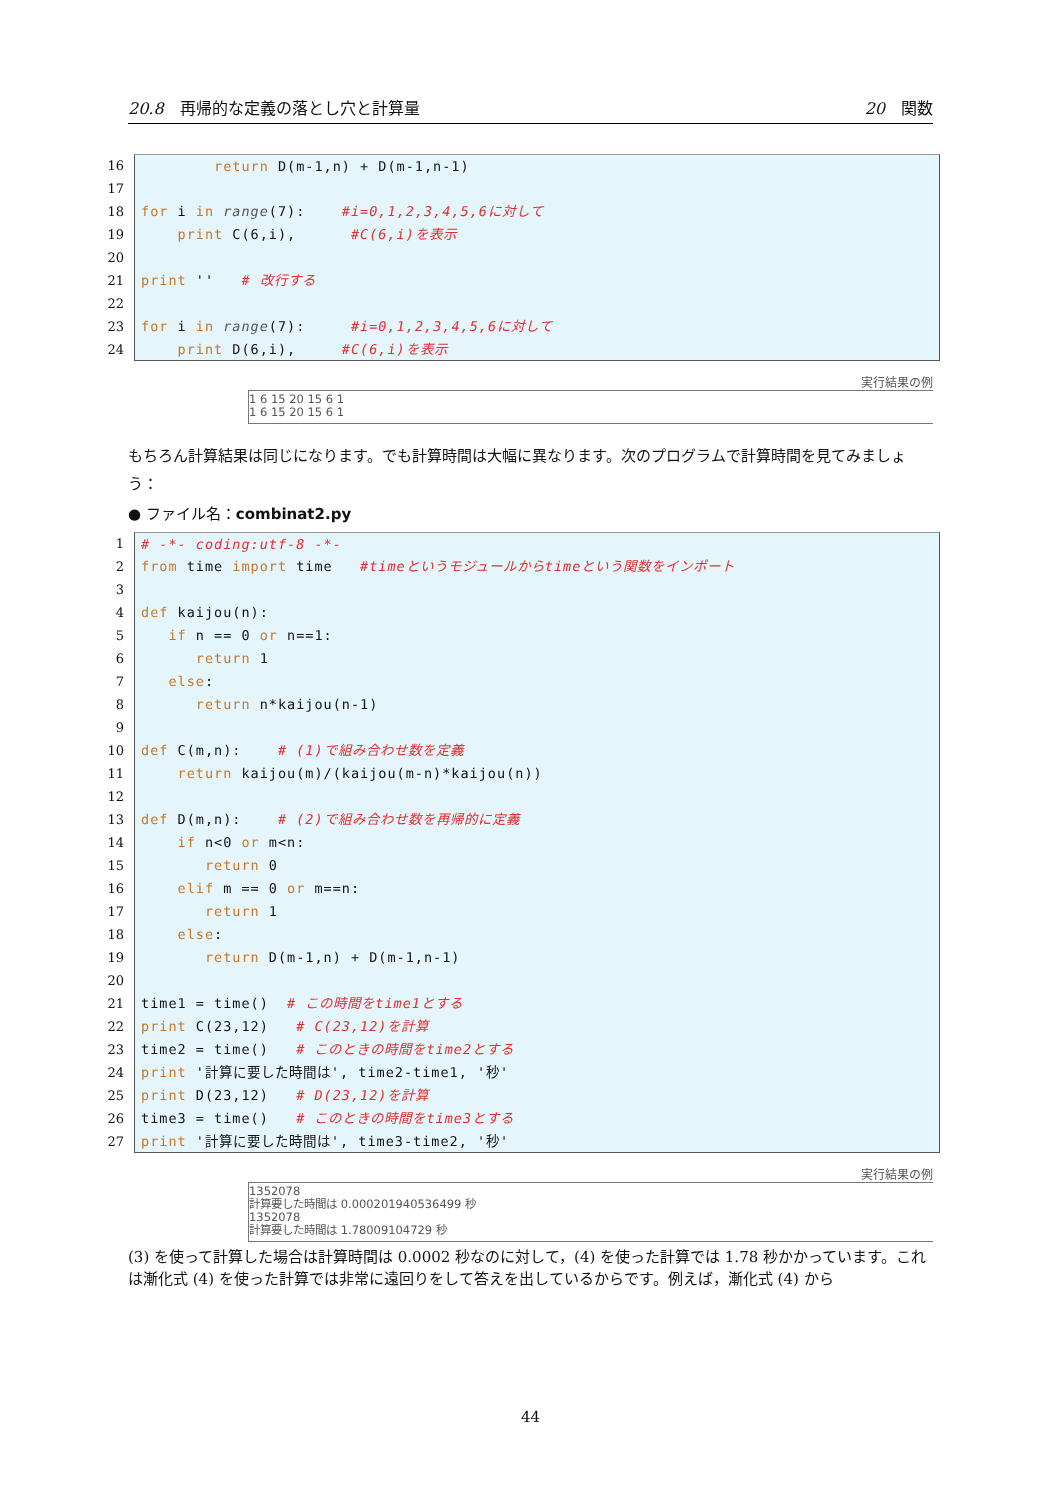20.8　再帰的な定義の落とし穴と計算量 20　関数
16 return D(m-1,n) + D(m-1,n-1)
17
18 for i in range(7): #i=0,1,2,3,4,5,6に対して
19 print C(6,i), #C(6,i)を表示
20
21 print '' # 改行する
22
23 for i in range(7): #i=0,1,2,3,4,5,6に対して
24 print D(6,i), #C(6,i)を表示
実行結果の例
1 6 15 20 15 6 1
1 6 15 20 15 6 1
もちろん計算結果は同じになります。でも計算時間は大幅に異なります。次のプログラムで計算時間を見てみましょう：
● ファイル名：combinat2.py
1 # -*- coding:utf-8 -*-
2 from time import time #timeというモジュールからtimeという関数をインポート
3
4 def kaijou(n):
5 if n == 0 or n==1:
6 return 1
7 else:
8 return n*kaijou(n-1)
9
10 def C(m,n): # (1)で組み合わせ数を定義
11 return kaijou(m)/(kaijou(m-n)*kaijou(n))
12
13 def D(m,n): # (2)で組み合わせ数を再帰的に定義
14 if n<0 or m<n:
15 return 0
16 elif m == 0 or m==n:
17 return 1
18 else:
19 return D(m-1,n) + D(m-1,n-1)
20
21 time1 = time() # この時間をtime1とする
22 print C(23,12) # C(23,12)を計算
23 time2 = time() # このときの時間をtime2とする
24 print '計算に要した時間は', time2-time1, '秒'
25 print D(23,12) # D(23,12)を計算
26 time3 = time() # このときの時間をtime3とする
27 print '計算に要した時間は', time3-time2, '秒'
実行結果の例
1352078
計算要した時間は 0.000201940536499 秒
1352078
計算要した時間は 1.78009104729 秒
(3) を使って計算した場合は計算時間は 0.0002 秒なのに対して，(4) を使った計算では 1.78 秒かかっています。これは漸化式 (4) を使った計算では非常に遠回りをして答えを出しているからです。例えば，漸化式 (4) から
44